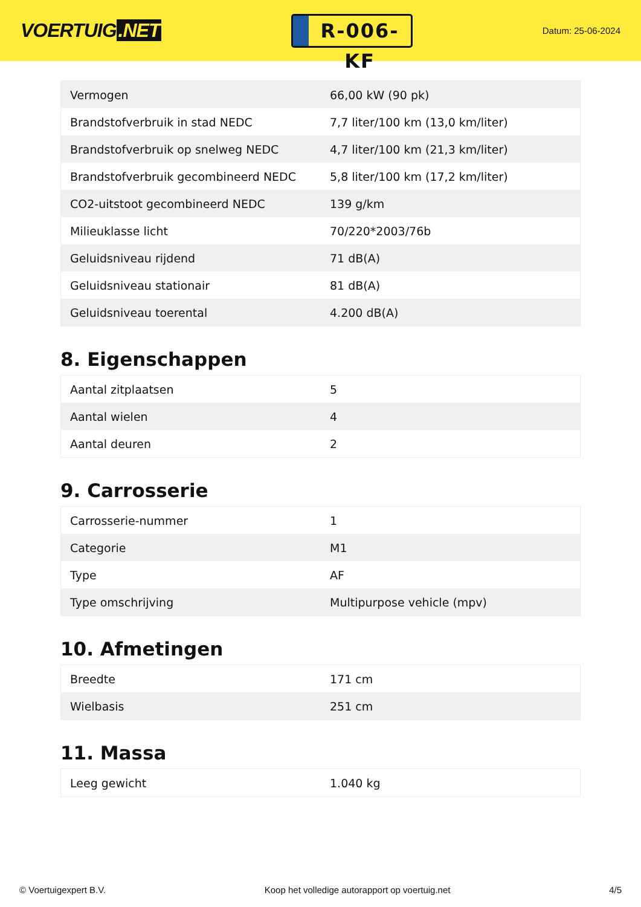VOERTUIG.NET
R-006-KF
Datum: 25-06-2024
| Vermogen | 66,00 kW (90 pk) |
| Brandstofverbruik in stad NEDC | 7,7 liter/100 km (13,0 km/liter) |
| Brandstofverbruik op snelweg NEDC | 4,7 liter/100 km (21,3 km/liter) |
| Brandstofverbruik gecombineerd NEDC | 5,8 liter/100 km (17,2 km/liter) |
| CO2-uitstoot gecombineerd NEDC | 139 g/km |
| Milieuklasse licht | 70/220*2003/76b |
| Geluidsniveau rijdend | 71 dB(A) |
| Geluidsniveau stationair | 81 dB(A) |
| Geluidsniveau toerental | 4.200 dB(A) |
8. Eigenschappen
| Aantal zitplaatsen | 5 |
| Aantal wielen | 4 |
| Aantal deuren | 2 |
9. Carrosserie
| Carrosserie-nummer | 1 |
| Categorie | M1 |
| Type | AF |
| Type omschrijving | Multipurpose vehicle (mpv) |
10. Afmetingen
| Breedte | 171 cm |
| Wielbasis | 251 cm |
11. Massa
| Leeg gewicht | 1.040 kg |
© Voertuigexpert B.V. Koop het volledige autorapport op voertuig.net 4/5